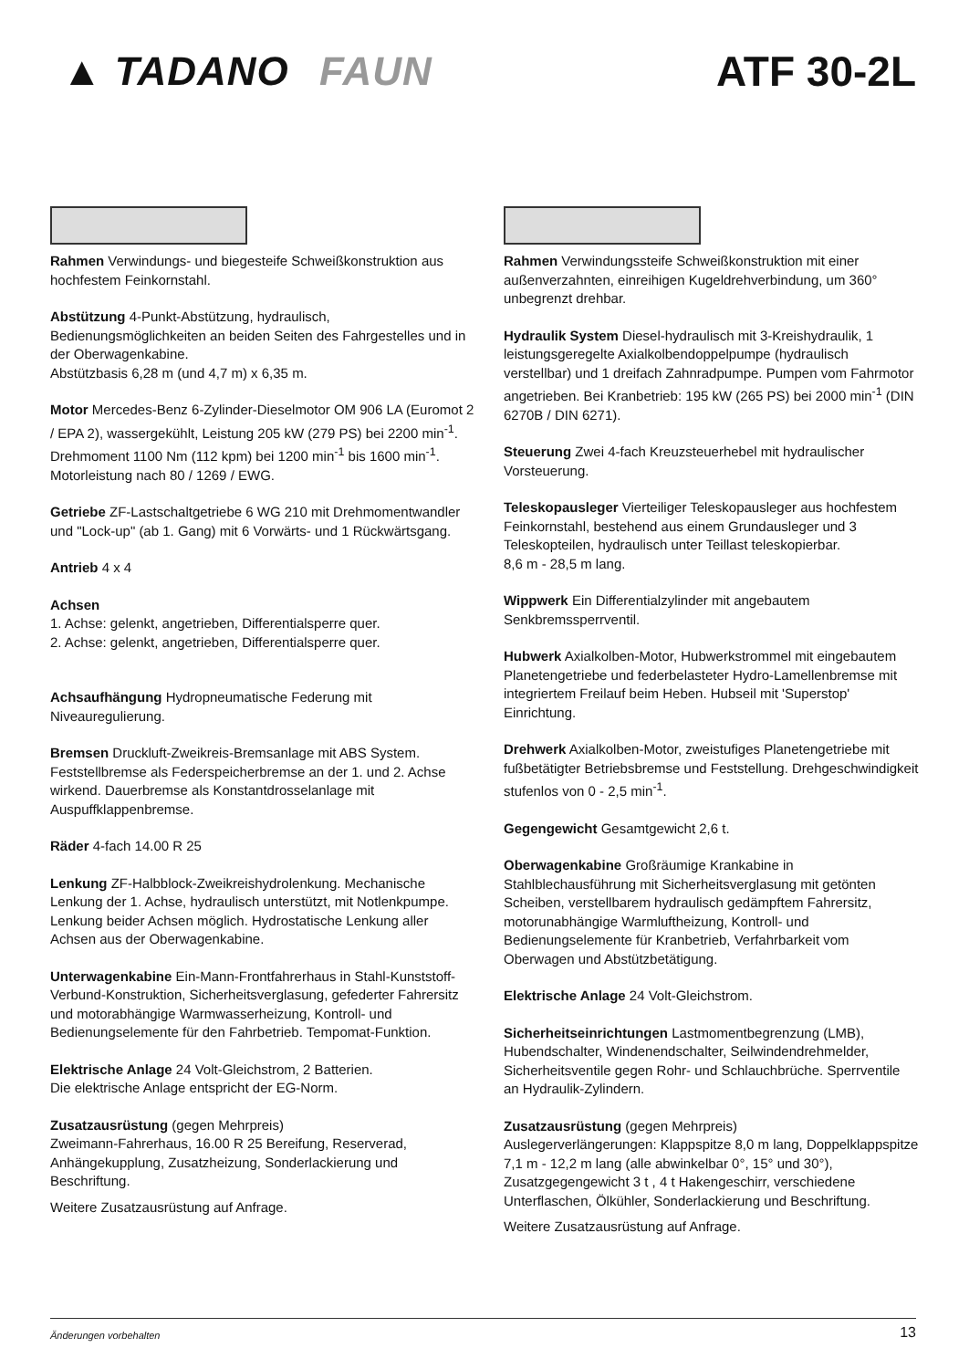▲ TADANO FAUN ATF 30-2L
Rahmen Verwindungs- und biegesteife Schweißkonstruktion aus hochfestem Feinkornstahl.
Abstützung 4-Punkt-Abstützung, hydraulisch, Bedienungsmöglichkeiten an beiden Seiten des Fahrgestelles und in der Oberwagenkabine.
Abstützbasis 6,28 m (und 4,7 m) x 6,35 m.
Motor Mercedes-Benz 6-Zylinder-Dieselmotor OM 906 LA (Euromot 2 / EPA 2), wassergekühlt, Leistung 205 kW (279 PS) bei 2200 min<sup>-1</sup>. Drehmoment 1100 Nm (112 kpm) bei 1200 min<sup>-1</sup> bis 1600 min<sup>-1</sup>.
Motorleistung nach 80 / 1269 / EWG.
Getriebe ZF-Lastschaltgetriebe 6 WG 210 mit Drehmomentwandler und "Lock-up" (ab 1. Gang) mit 6 Vorwärts- und 1 Rückwärtsgang.
Antrieb 4 x 4
Achsen
1. Achse: gelenkt, angetrieben, Differentialsperre quer.
2. Achse: gelenkt, angetrieben, Differentialsperre quer.
Achsaufhängung Hydropneumatische Federung mit Niveauregulierung.
Bremsen Druckluft-Zweikreis-Bremsanlage mit ABS System. Feststellbremse als Federspeicherbremse an der 1. und 2. Achse wirkend. Dauerbremse als Konstantdrosselanlage mit Auspuffklappenbremse.
Räder 4-fach 14.00 R 25
Lenkung ZF-Halbblock-Zweikreishydrolenkung. Mechanische Lenkung der 1. Achse, hydraulisch unterstützt, mit Notlenkpumpe. Lenkung beider Achsen möglich. Hydrostatische Lenkung aller Achsen aus der Oberwagenkabine.
Unterwagenkabine Ein-Mann-Frontfahrerhaus in Stahl-Kunststoff-Verbund-Konstruktion, Sicherheitsverglasung, gefederter Fahrersitz und motorabhängige Warmwasserheizung, Kontroll- und Bedienungselemente für den Fahrbetrieb. Tempomat-Funktion.
Elektrische Anlage 24 Volt-Gleichstrom, 2 Batterien.
Die elektrische Anlage entspricht der EG-Norm.
Zusatzausrüstung (gegen Mehrpreis)
Zweimann-Fahrerhaus, 16.00 R 25 Bereifung, Reserverad, Anhängekupplung, Zusatzheizung, Sonderlackierung und Beschriftung.
Weitere Zusatzausrüstung auf Anfrage.
Rahmen Verwindungssteife Schweißkonstruktion mit einer außenverzahnten, einreihigen Kugeldrehverbindung, um 360° unbegrenzt drehbar.
Hydraulik System Diesel-hydraulisch mit 3-Kreishydraulik, 1 leistungsgeregelte Axialkolbendoppelpumpe (hydraulisch verstellbar) und 1 dreifach Zahnradpumpe. Pumpen vom Fahrmotor angetrieben. Bei Kranbetrieb: 195 kW (265 PS) bei 2000 min<sup>-1</sup> (DIN 6270B / DIN 6271).
Steuerung Zwei 4-fach Kreuzsteuerhebel mit hydraulischer Vorsteuerung.
Teleskopausleger Vierteiliger Teleskopausleger aus hochfestem Feinkornstahl, bestehend aus einem Grundausleger und 3 Teleskopteilen, hydraulisch unter Teillast teleskopierbar.
8,6 m - 28,5 m lang.
Wippwerk Ein Differentialzylinder mit angebautem Senkbremssperrventil.
Hubwerk Axialkolben-Motor, Hubwerkstrommel mit eingebautem Planetengetriebe und federbelasteter Hydro-Lamellenbremse mit integriertem Freilauf beim Heben. Hubseil mit 'Superstop' Einrichtung.
Drehwerk Axialkolben-Motor, zweistufiges Planetengetriebe mit fußbetätigter Betriebsbremse und Feststellung. Drehgeschwindigkeit stufenlos von 0 - 2,5 min<sup>-1</sup>.
Gegengewicht Gesamtgewicht 2,6 t.
Oberwagenkabine Großräumige Krankabine in Stahlblechausführung mit Sicherheitsverglasung mit getönten Scheiben, verstellbarem hydraulisch gedämpftem Fahrersitz, motorunabhängige Warmluftheizung, Kontroll- und Bedienungselemente für Kranbetrieb, Verfahrbarkeit vom Oberwagen und Abstützbetätigung.
Elektrische Anlage 24 Volt-Gleichstrom.
Sicherheitseinrichtungen Lastmomentbegrenzung (LMB), Hubendschalter, Windenendschalter, Seilwindendrehmelder, Sicherheitsventile gegen Rohr- und Schlauchbrüche. Sperrventile an Hydraulik-Zylindern.
Zusatzausrüstung (gegen Mehrpreis)
Auslegerverlängerungen: Klappspitze 8,0 m lang, Doppelklappspitze 7,1 m - 12,2 m lang (alle abwinkelbar 0°, 15° und 30°), Zusatzgegengewicht 3 t , 4 t Hakengeschirr, verschiedene Unterflaschen, Ölkühler, Sonderlackierung und Beschriftung.
Weitere Zusatzausrüstung auf Anfrage.
Änderungen vorbehalten 13